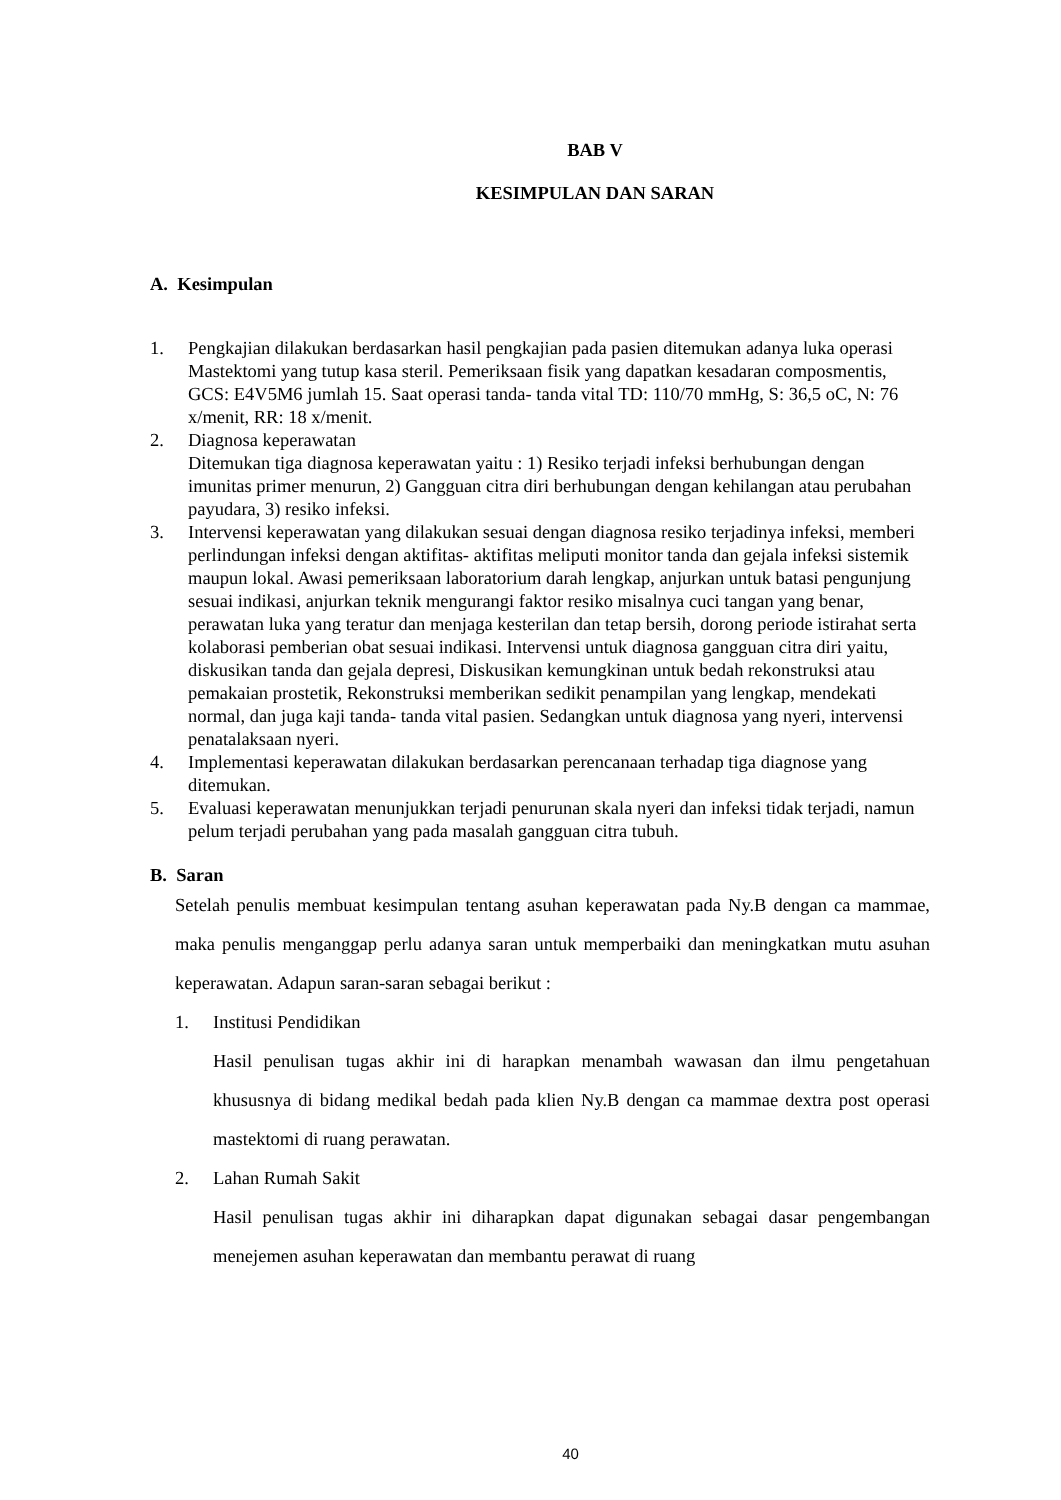BAB V
KESIMPULAN DAN SARAN
A. Kesimpulan
1. Pengkajian dilakukan berdasarkan hasil pengkajian pada pasien ditemukan adanya luka operasi Mastektomi yang tutup kasa steril. Pemeriksaan fisik yang dapatkan kesadaran composmentis, GCS: E4V5M6 jumlah 15. Saat operasi tanda- tanda vital TD: 110/70 mmHg, S: 36,5 oC, N: 76 x/menit, RR: 18 x/menit.
2. Diagnosa keperawatan
Ditemukan tiga diagnosa keperawatan yaitu : 1) Resiko terjadi infeksi berhubungan dengan imunitas primer menurun, 2) Gangguan citra diri berhubungan dengan kehilangan atau perubahan payudara, 3) resiko infeksi.
3. Intervensi keperawatan yang dilakukan sesuai dengan diagnosa resiko terjadinya infeksi, memberi perlindungan infeksi dengan aktifitas- aktifitas meliputi monitor tanda dan gejala infeksi sistemik maupun lokal. Awasi pemeriksaan laboratorium darah lengkap, anjurkan untuk batasi pengunjung sesuai indikasi, anjurkan teknik mengurangi faktor resiko misalnya cuci tangan yang benar, perawatan luka yang teratur dan menjaga kesterilan dan tetap bersih, dorong periode istirahat serta kolaborasi pemberian obat sesuai indikasi. Intervensi untuk diagnosa gangguan citra diri yaitu, diskusikan tanda dan gejala depresi, Diskusikan kemungkinan untuk bedah rekonstruksi atau pemakaian prostetik, Rekonstruksi memberikan sedikit penampilan yang lengkap, mendekati normal, dan juga kaji tanda- tanda vital pasien. Sedangkan untuk diagnosa yang nyeri, intervensi penatalaksaan nyeri.
4. Implementasi keperawatan dilakukan berdasarkan perencanaan terhadap tiga diagnose yang ditemukan.
5. Evaluasi keperawatan menunjukkan terjadi penurunan skala nyeri dan infeksi tidak terjadi, namun pelum terjadi perubahan yang pada masalah gangguan citra tubuh.
B. Saran
Setelah penulis membuat kesimpulan tentang asuhan keperawatan pada Ny.B dengan ca mammae, maka penulis menganggap perlu adanya saran untuk memperbaiki dan meningkatkan mutu asuhan keperawatan. Adapun saran-saran sebagai berikut :
1. Institusi Pendidikan
Hasil penulisan tugas akhir ini di harapkan menambah wawasan dan ilmu pengetahuan khususnya di bidang medikal bedah pada klien Ny.B dengan ca mammae dextra post operasi mastektomi di ruang perawatan.
2. Lahan Rumah Sakit
Hasil penulisan tugas akhir ini diharapkan dapat digunakan sebagai dasar pengembangan menejemen asuhan keperawatan dan membantu perawat di ruang
40